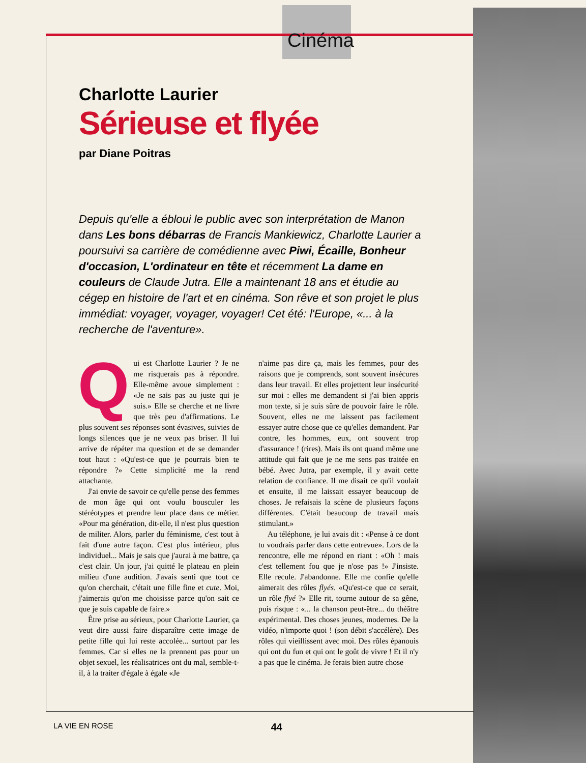Cinéma
Charlotte Laurier
Sérieuse et flyée
par Diane Poitras
Depuis qu'elle a ébloui le public avec son interprétation de Manon dans Les bons débarras de Francis Mankiewicz, Charlotte Laurier a poursuivi sa carrière de comédienne avec Piwi, Écaille, Bonheur d'occasion, L'ordinateur en tête et récemment La dame en couleurs de Claude Jutra. Elle a maintenant 18 ans et étudie au cégep en histoire de l'art et en cinéma. Son rêve et son projet le plus immédiat: voyager, voyager, voyager! Cet été: l'Europe, «... à la recherche de l'aventure».
Qui est Charlotte Laurier ? Je ne me risquerais pas à répondre. Elle-même avoue simplement : «Je ne sais pas au juste qui je suis.» Elle se cherche et ne livre que très peu d'affirmations. Le plus souvent ses réponses sont évasives, suivies de longs silences que je ne veux pas briser. Il lui arrive de répéter ma question et de se demander tout haut : «Qu'est-ce que je pourrais bien te répondre ?» Cette simplicité me la rend attachante.
J'ai envie de savoir ce qu'elle pense des femmes de mon âge qui ont voulu bousculer les stéréotypes et prendre leur place dans ce métier. «Pour ma génération, dit-elle, il n'est plus question de militer. Alors, parler du féminisme, c'est tout à fait d'une autre façon. C'est plus intérieur, plus individuel... Mais je sais que j'aurai à me battre, ça c'est clair. Un jour, j'ai quitté le plateau en plein milieu d'une audition. J'avais senti que tout ce qu'on cherchait, c'était une fille fine et cute. Moi, j'aimerais qu'on me choisisse parce qu'on sait ce que je suis capable de faire.»
Être prise au sérieux, pour Charlotte Laurier, ça veut dire aussi faire disparaître cette image de petite fille qui lui reste accolée... surtout par les femmes. Car si elles ne la prennent pas pour un objet sexuel, les réalisatrices ont du mal, semble-t-il, à la traiter d'égale à égale «Je
n'aime pas dire ça, mais les femmes, pour des raisons que je comprends, sont souvent insécures dans leur travail. Et elles projettent leur insécurité sur moi : elles me demandent si j'ai bien appris mon texte, si je suis sûre de pouvoir faire le rôle. Souvent, elles ne me laissent pas facilement essayer autre chose que ce qu'elles demandent. Par contre, les hommes, eux, ont souvent trop d'assurance ! (rires). Mais ils ont quand même une attitude qui fait que je ne me sens pas traitée en bébé. Avec Jutra, par exemple, il y avait cette relation de confiance. Il me disait ce qu'il voulait et ensuite, il me laissait essayer beaucoup de choses. Je refaisais la scène de plusieurs façons différentes. C'était beaucoup de travail mais stimulant.»
Au téléphone, je lui avais dit : «Pense à ce dont tu voudrais parler dans cette entrevue». Lors de la rencontre, elle me répond en riant : «Oh ! mais c'est tellement fou que je n'ose pas !» J'insiste. Elle recule. J'abandonne. Elle me confie qu'elle aimerait des rôles flyés. «Qu'est-ce que ce serait, un rôle flyé ?» Elle rit, tourne autour de sa gêne, puis risque : «... la chanson peut-être... du théâtre expérimental. Des choses jeunes, modernes. De la vidéo, n'importe quoi ! (son débit s'accélère). Des rôles qui vieillissent avec moi. Des rôles épanouis qui ont du fun et qui ont le goût de vivre ! Et il n'y a pas que le cinéma. Je ferais bien autre chose
LA VIE EN ROSE 44